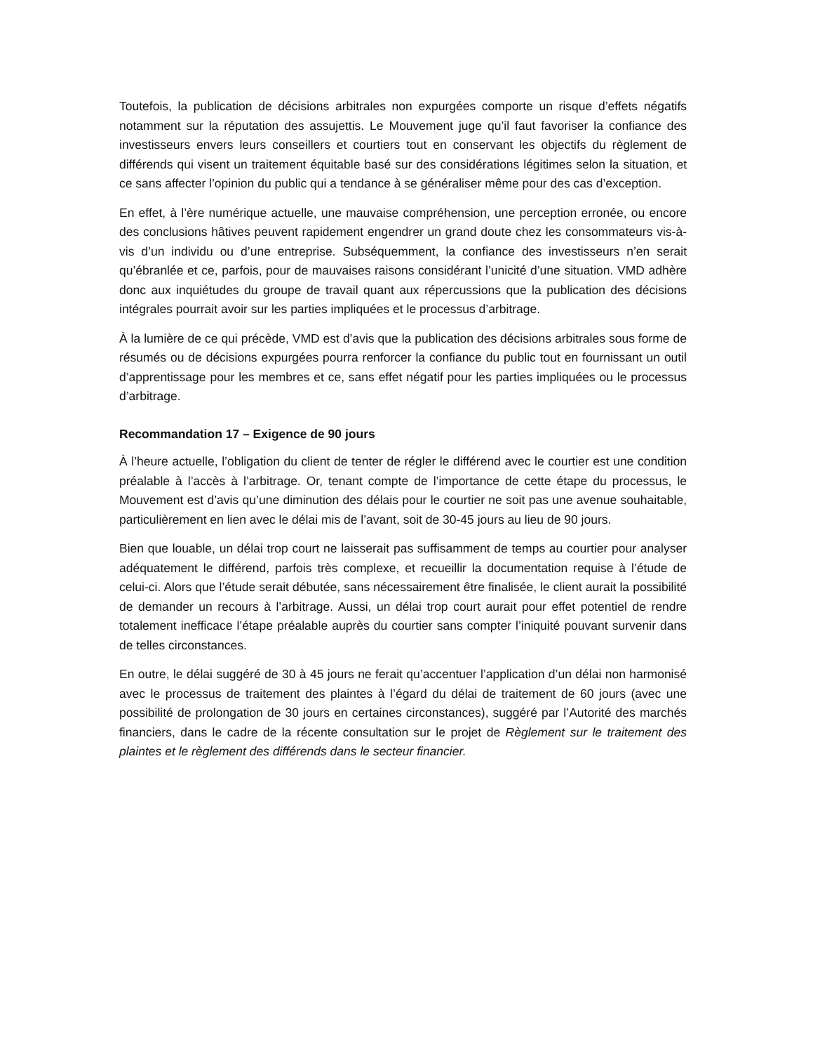Toutefois, la publication de décisions arbitrales non expurgées comporte un risque d’effets négatifs notamment sur la réputation des assujettis. Le Mouvement juge qu’il faut favoriser la confiance des investisseurs envers leurs conseillers et courtiers tout en conservant les objectifs du règlement de différends qui visent un traitement équitable basé sur des considérations légitimes selon la situation, et ce sans affecter l’opinion du public qui a tendance à se généraliser même pour des cas d’exception.
En effet, à l’ère numérique actuelle, une mauvaise compréhension, une perception erronée, ou encore des conclusions hâtives peuvent rapidement engendrer un grand doute chez les consommateurs vis-à-vis d’un individu ou d’une entreprise. Subséquemment, la confiance des investisseurs n’en serait qu’ébranlée et ce, parfois, pour de mauvaises raisons considérant l’unicité d’une situation. VMD adhère donc aux inquiétudes du groupe de travail quant aux répercussions que la publication des décisions intégrales pourrait avoir sur les parties impliquées et le processus d’arbitrage.
À la lumière de ce qui précède, VMD est d’avis que la publication des décisions arbitrales sous forme de résumés ou de décisions expurgées pourra renforcer la confiance du public tout en fournissant un outil d’apprentissage pour les membres et ce, sans effet négatif pour les parties impliquées ou le processus d’arbitrage.
Recommandation 17 – Exigence de 90 jours
À l’heure actuelle, l’obligation du client de tenter de régler le différend avec le courtier est une condition préalable à l’accès à l’arbitrage. Or, tenant compte de l’importance de cette étape du processus, le Mouvement est d’avis qu’une diminution des délais pour le courtier ne soit pas une avenue souhaitable, particulièrement en lien avec le délai mis de l’avant, soit de 30-45 jours au lieu de 90 jours.
Bien que louable, un délai trop court ne laisserait pas suffisamment de temps au courtier pour analyser adéquatement le différend, parfois très complexe, et recueillir la documentation requise à l’étude de celui-ci. Alors que l’étude serait débutée, sans nécessairement être finalisée, le client aurait la possibilité de demander un recours à l’arbitrage. Aussi, un délai trop court aurait pour effet potentiel de rendre totalement inefficace l’étape préalable auprès du courtier sans compter l’iniquité pouvant survenir dans de telles circonstances.
En outre, le délai suggéré de 30 à 45 jours ne ferait qu’accentuer l’application d’un délai non harmonisé avec le processus de traitement des plaintes à l’égard du délai de traitement de 60 jours (avec une possibilité de prolongation de 30 jours en certaines circonstances), suggéré par l’Autorité des marchés financiers, dans le cadre de la récente consultation sur le projet de Règlement sur le traitement des plaintes et le règlement des différends dans le secteur financier.